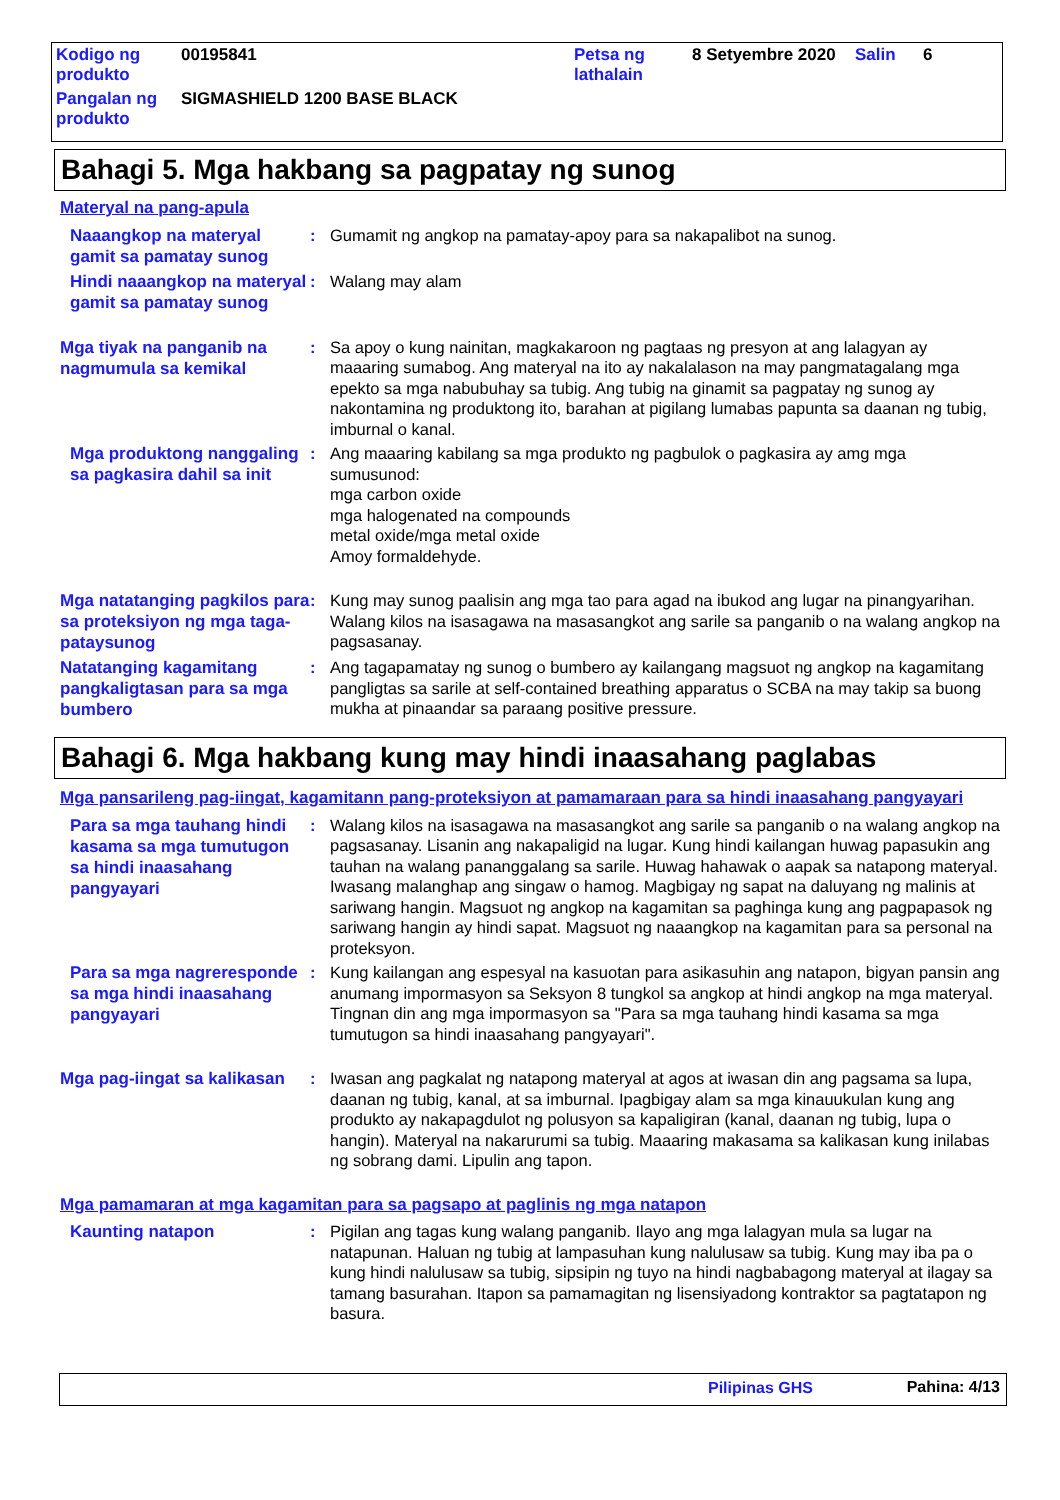| Kodigo ng produkto | 00195841 | Petsa ng lathalain | 8 Setyembre 2020 | Salin | 6 |
| Pangalan ng produkto | SIGMASHIELD 1200 BASE BLACK | | | | |
Bahagi 5. Mga hakbang sa pagpatay ng sunog
Materyal na pang-apula
Naaangkop na materyal gamit sa pamatay sunog
: Gumamit ng angkop na pamatay-apoy para sa nakapalibot na sunog.
Hindi naaangkop na materyal gamit sa pamatay sunog
: Walang may alam
Mga tiyak na panganib na nagmumula sa kemikal
: Sa apoy o kung nainitan, magkakaroon ng pagtaas ng presyon at ang lalagyan ay maaaring sumabog. Ang materyal na ito ay nakalalason na may pangmatagalang mga epekto sa mga nabubuhay sa tubig. Ang tubig na ginamit sa pagpatay ng sunog ay nakontamina ng produktong ito, barahan at pigilang lumabas papunta sa daanan ng tubig, imburnal o kanal.
Mga produktong nanggaling sa pagkasira dahil sa init
: Ang maaaring kabilang sa mga produkto ng pagbulok o pagkasira ay amg mga sumusunod:
mga carbon oxide
mga halogenated na compounds
metal oxide/mga metal oxide
Amoy formaldehyde.
Mga natatanging pagkilos para sa proteksiyon ng mga taga-pataysunog
: Kung may sunog paalisin ang mga tao para agad na ibukod ang lugar na pinangyarihan. Walang kilos na isasagawa na masasangkot ang sarile sa panganib o na walang angkop na pagsasanay.
Natatanging kagamitang pangkaligtasan para sa mga bumbero
: Ang tagapamatay ng sunog o bumbero ay kailangang magsuot ng angkop na kagamitang pangligtas sa sarile at self-contained breathing apparatus o SCBA na may takip sa buong mukha at pinaandar sa paraang positive pressure.
Bahagi 6. Mga hakbang kung may hindi inaasahang paglabas
Mga pansarileng pag-iingat, kagamitann pang-proteksiyon at pamamaraan para sa hindi inaasahang pangyayari
Para sa mga tauhang hindi kasama sa mga tumutugon sa hindi inaasahang pangyayari
: Walang kilos na isasagawa na masasangkot ang sarile sa panganib o na walang angkop na pagsasanay. Lisanin ang nakapaligid na lugar. Kung hindi kailangan huwag papasukin ang tauhan na walang pananggalang sa sarile. Huwag hahawak o aapak sa natapong materyal. Iwasang malanghap ang singaw o hamog. Magbigay ng sapat na daluyang ng malinis at sariwang hangin. Magsuot ng angkop na kagamitan sa paghinga kung ang pagpapasok ng sariwang hangin ay hindi sapat. Magsuot ng naaangkop na kagamitan para sa personal na proteksyon.
Para sa mga nagreresponde sa mga hindi inaasahang pangyayari
: Kung kailangan ang espesyal na kasuotan para asikasuhin ang natapon, bigyan pansin ang anumang impormasyon sa Seksyon 8 tungkol sa angkop at hindi angkop na mga materyal. Tingnan din ang mga impormasyon sa "Para sa mga tauhang hindi kasama sa mga tumutugon sa hindi inaasahang pangyayari".
Mga pag-iingat sa kalikasan
: Iwasan ang pagkalat ng natapong materyal at agos at iwasan din ang pagsama sa lupa, daanan ng tubig, kanal, at sa imburnal. Ipagbigay alam sa mga kinauukulan kung ang produkto ay nakapagdulot ng polusyon sa kapaligiran (kanal, daanan ng tubig, lupa o hangin). Materyal na nakarurumi sa tubig. Maaaring makasama sa kalikasan kung inilabas ng sobrang dami. Lipulin ang tapon.
Mga pamamaran at mga kagamitan para sa pagsapo at paglinis ng mga natapon
Kaunting natapon
: Pigilan ang tagas kung walang panganib. Ilayo ang mga lalagyan mula sa lugar na natapunan. Haluan ng tubig at lampasuhan kung nalulusaw sa tubig. Kung may iba pa o kung hindi nalulusaw sa tubig, sipsipin ng tuyo na hindi nagbabagong materyal at ilagay sa tamang basurahan. Itapon sa pamamagitan ng lisensiyadong kontraktor sa pagtatapon ng basura.
Pilipinas GHS Pahina: 4/13